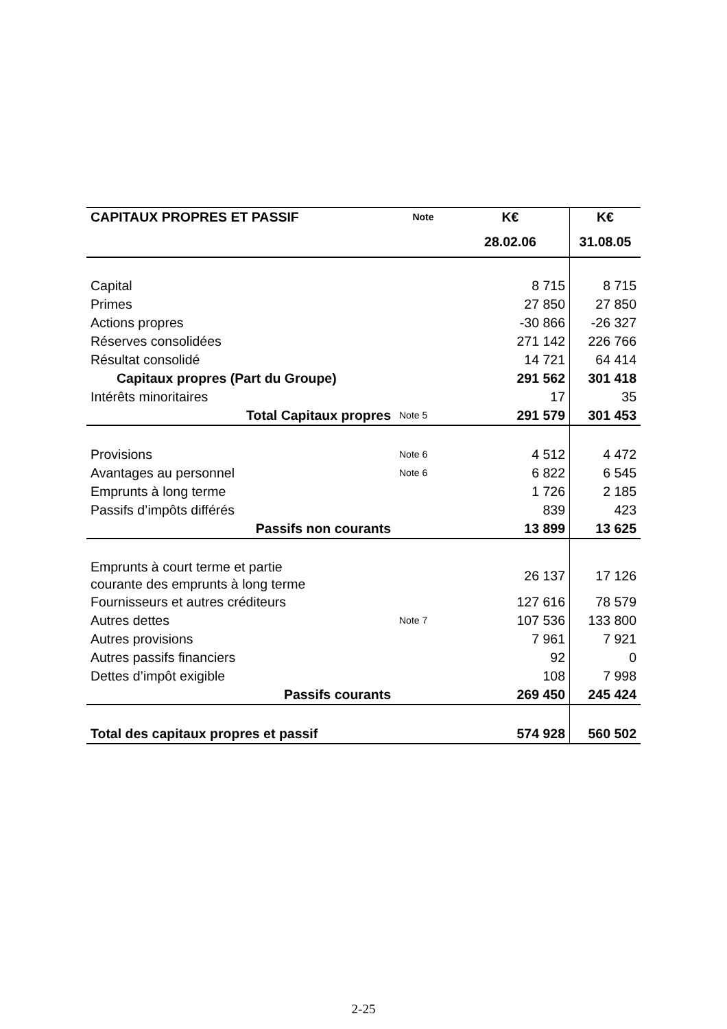| CAPITAUX PROPRES ET PASSIF | Note | K€ | K€ |
| --- | --- | --- | --- |
| | | 28.02.06 | 31.08.05 |
| Capital | | 8 715 | 8 715 |
| Primes | | 27 850 | 27 850 |
| Actions propres | | -30 866 | -26 327 |
| Réserves consolidées | | 271 142 | 226 766 |
| Résultat consolidé | | 14 721 | 64 414 |
| Capitaux propres (Part du Groupe) | | 291 562 | 301 418 |
| Intérêts minoritaires | | 17 | 35 |
| Total Capitaux propres | Note 5 | 291 579 | 301 453 |
| Provisions | Note 6 | 4 512 | 4 472 |
| Avantages au personnel | Note 6 | 6 822 | 6 545 |
| Emprunts à long terme | | 1 726 | 2 185 |
| Passifs d’impôts différés | | 839 | 423 |
| Passifs non courants | | 13 899 | 13 625 |
| Emprunts à court terme et partie courante des emprunts à long terme | | 26 137 | 17 126 |
| Fournisseurs et autres créditeurs | | 127 616 | 78 579 |
| Autres dettes | Note 7 | 107 536 | 133 800 |
| Autres provisions | | 7 961 | 7 921 |
| Autres passifs financiers | | 92 | 0 |
| Dettes d’impôt exigible | | 108 | 7 998 |
| Passifs courants | | 269 450 | 245 424 |
| Total des capitaux propres et passif | | 574 928 | 560 502 |
2-25